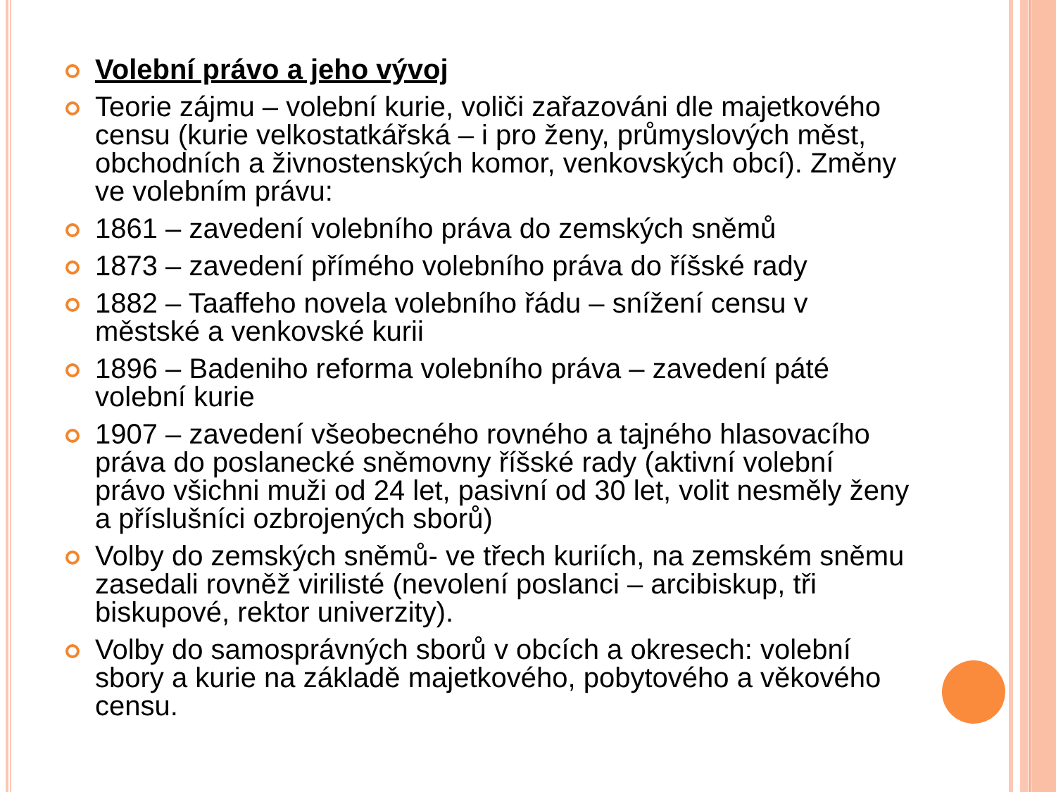Volební právo a jeho vývoj
Teorie zájmu – volební kurie, voliči zařazováni dle majetkového censu (kurie velkostatkářská – i pro ženy, průmyslových měst, obchodních a živnostenských komor, venkovských obcí). Změny ve volebním právu:
1861 – zavedení volebního práva do zemských sněmů
1873 – zavedení přímého volebního práva do říšské rady
1882 – Taaffeho novela volebního řádu – snížení censu v městské a venkovské kurii
1896 – Badeniho reforma volebního práva – zavedení páté volební kurie
1907 – zavedení všeobecného rovného a tajného hlasovacího práva do poslanecké sněmovny říšské rady (aktivní volební právo všichni muži od 24 let, pasivní od 30 let, volit nesměly ženy a příslušníci ozbrojených sborů)
Volby do zemských sněmů- ve třech kuriích, na zemském sněmu zasedali rovněž virilisté (nevolení poslanci – arcibiskup, tři biskupové, rektor univerzity).
Volby do samosprávných sborů v obcích a okresech: volební sbory a kurie na základě majetkového, pobytového a věkového censu.